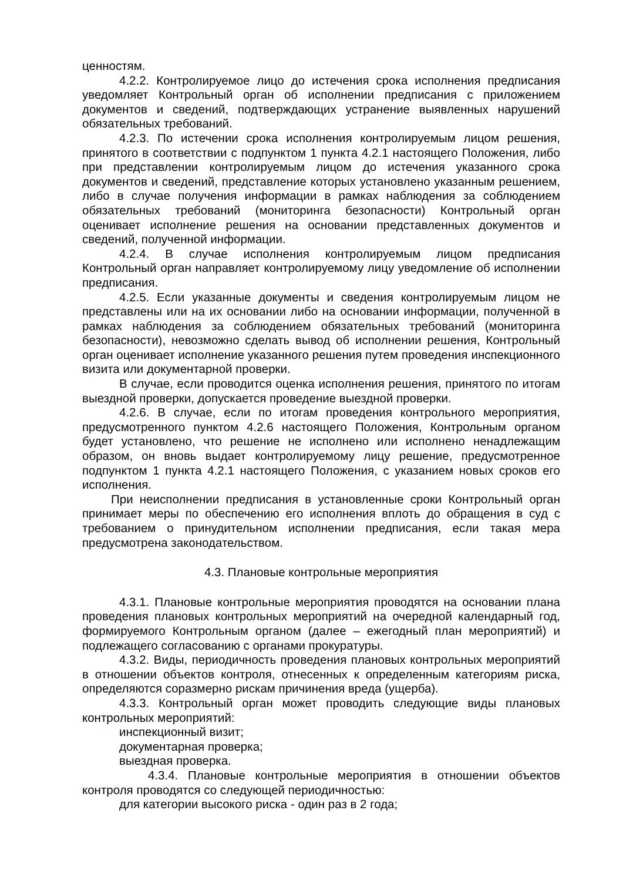ценностям.
4.2.2. Контролируемое лицо до истечения срока исполнения предписания уведомляет Контрольный орган об исполнении предписания с приложением документов и сведений, подтверждающих устранение выявленных нарушений обязательных требований.
4.2.3. По истечении срока исполнения контролируемым лицом решения, принятого в соответствии с подпунктом 1 пункта 4.2.1 настоящего Положения, либо при представлении контролируемым лицом до истечения указанного срока документов и сведений, представление которых установлено указанным решением, либо в случае получения информации в рамках наблюдения за соблюдением обязательных требований (мониторинга безопасности) Контрольный орган оценивает исполнение решения на основании представленных документов и сведений, полученной информации.
4.2.4. В случае исполнения контролируемым лицом предписания Контрольный орган направляет контролируемому лицу уведомление об исполнении предписания.
4.2.5. Если указанные документы и сведения контролируемым лицом не представлены или на их основании либо на основании информации, полученной в рамках наблюдения за соблюдением обязательных требований (мониторинга безопасности), невозможно сделать вывод об исполнении решения, Контрольный орган оценивает исполнение указанного решения путем проведения инспекционного визита или документарной проверки.
В случае, если проводится оценка исполнения решения, принятого по итогам выездной проверки, допускается проведение выездной проверки.
4.2.6. В случае, если по итогам проведения контрольного мероприятия, предусмотренного пунктом 4.2.6 настоящего Положения, Контрольным органом будет установлено, что решение не исполнено или исполнено ненадлежащим образом, он вновь выдает контролируемому лицу решение, предусмотренное подпунктом 1 пункта 4.2.1 настоящего Положения, с указанием новых сроков его исполнения.
При неисполнении предписания в установленные сроки Контрольный орган принимает меры по обеспечению его исполнения вплоть до обращения в суд с требованием о принудительном исполнении предписания, если такая мера предусмотрена законодательством.
4.3. Плановые контрольные мероприятия
4.3.1. Плановые контрольные мероприятия проводятся на основании плана проведения плановых контрольных мероприятий на очередной календарный год, формируемого Контрольным органом (далее – ежегодный план мероприятий) и подлежащего согласованию с органами прокуратуры.
4.3.2. Виды, периодичность проведения плановых контрольных мероприятий в отношении объектов контроля, отнесенных к определенным категориям риска, определяются соразмерно рискам причинения вреда (ущерба).
4.3.3. Контрольный орган может проводить следующие виды плановых контрольных мероприятий:
инспекционный визит;
документарная проверка;
выездная проверка.
4.3.4. Плановые контрольные мероприятия в отношении объектов контроля проводятся со следующей периодичностью:
для категории высокого риска - один раз в 2 года;